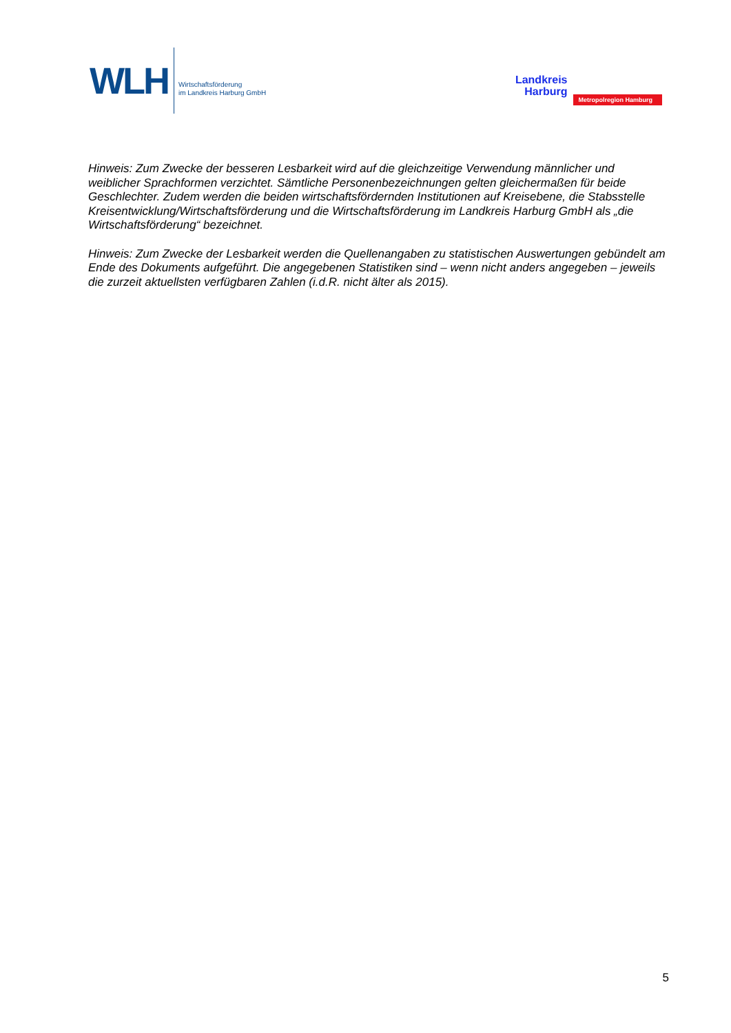WLH
Wirtschaftsförderung
im Landkreis Harburg GmbH
Landkreis
Harburg
Metropolregion Hamburg
Hinweis: Zum Zwecke der besseren Lesbarkeit wird auf die gleichzeitige Verwendung männlicher und weiblicher Sprachformen verzichtet. Sämtliche Personenbezeichnungen gelten gleichermaßen für beide Geschlechter. Zudem werden die beiden wirtschaftsfördernden Institutionen auf Kreisebene, die Stabsstelle Kreisentwicklung/Wirtschaftsförderung und die Wirtschaftsförderung im Landkreis Harburg GmbH als „die Wirtschaftsförderung“ bezeichnet.
Hinweis: Zum Zwecke der Lesbarkeit werden die Quellenangaben zu statistischen Auswertungen gebündelt am Ende des Dokuments aufgeführt. Die angegebenen Statistiken sind – wenn nicht anders angegeben – jeweils die zurzeit aktuellsten verfügbaren Zahlen (i.d.R. nicht älter als 2015).
5